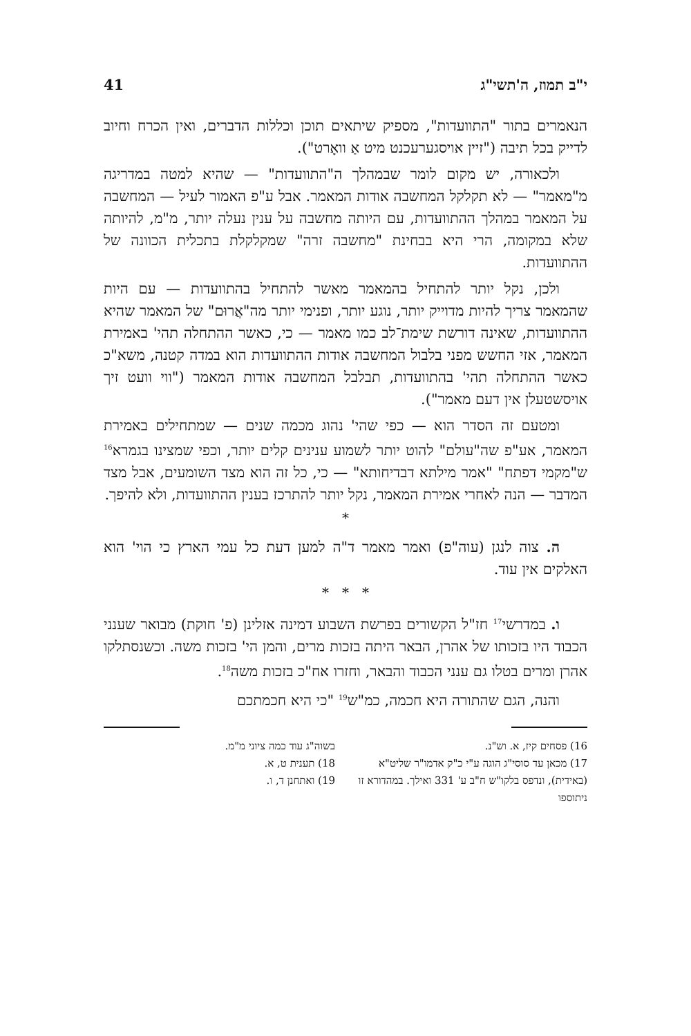י"ב תמוז, ה'תשי"ג 41
הנאמרים בתור "התוועדות", מספיק שיתאים תוכן וכללות הדברים, ואין הכרח וחיוב לדייק בכל תיבה ("זיין אויסגערעכנט מיט אַ וואָרט").
ולכאורה, יש מקום לומר שבמהלך ה"התוועדות" — שהיא למטה במדריגה מ"מאמר" — לא תקלקל המחשבה אודות המאמר. אבל ע"פ האמור לעיל — המחשבה על המאמר במהלך ההתוועדות, עם היותה מחשבה על ענין נעלה יותר, מ"מ, להיותה שלא במקומה, הרי היא בבחינת "מחשבה זרה" שמקלקלת בתכלית הכוונה של ההתוועדות.
ולכן, נקל יותר להתחיל בהמאמר מאשר להתחיל בהתוועדות — עם היות שהמאמר צריך להיות מדוייק יותר, נוגע יותר, ופנימי יותר מה"אֲרוּם" של המאמר שהיא ההתוועדות, שאינה דורשת שימת־לב כמו מאמר — כי, כאשר ההתחלה תהי' באמירת המאמר, אזי החשש מפני בלבול המחשבה אודות ההתוועדות הוא במדה קטנה, משא"כ כאשר ההתחלה תהי' בהתוועדות, תבלבל המחשבה אודות המאמר ("ווי וועט זיך אויסשטעלן אין דעם מאמר").
ומטעם זה הסדר הוא — כפי שהי' נהוג מכמה שנים — שמתחילים באמירת המאמר, אע"פ שה"עולם" להוט יותר לשמוע ענינים קלים יותר, וכפי שמצינו בגמרא<sup>16</sup> ש"מקמי דפתח" "אמר מילתא דבדיחותא" — כי, כל זה הוא מצד השומעים, אבל מצד המדבר — הנה לאחרי אמירת המאמר, נקל יותר להתרכז בענין ההתוועדות, ולא להיפך.
*
ה. צוה לנגן (עוה"פ) ואמר מאמר ד"ה למען דעת כל עמי הארץ כי הוי' הוא האלקים אין עוד.
* * *
ו. במדרשי<sup>17</sup> חז"ל הקשורים בפרשת השבוע דמינה אזלינן (פ' חוקת) מבואר שענני הכבוד היו בזכותו של אהרן, הבאר היתה בזכות מרים, והמן הי' בזכות משה. וכשנסתלקו אהרן ומרים בטלו גם ענני הכבוד והבאר, וחזרו אח"כ בזכות משה<sup>18</sup>.
והנה, הגם שהתורה היא חכמה, כמ"ש<sup>19</sup> "כי היא חכמתכם
16) פסחים קיז, א. וש"נ.
17) מכאן עד סוסי"ג הוגה ע"י כ"ק אדמו"ר שליט"א (באידית), ונדפס בלקו"ש ח"ב ע' 331 ואילך. במהדורא זו ניתוספו
בשוה"ג עוד כמה ציוני מ"מ.
18) תענית ט, א.
19) ואתחנן ד, ו.